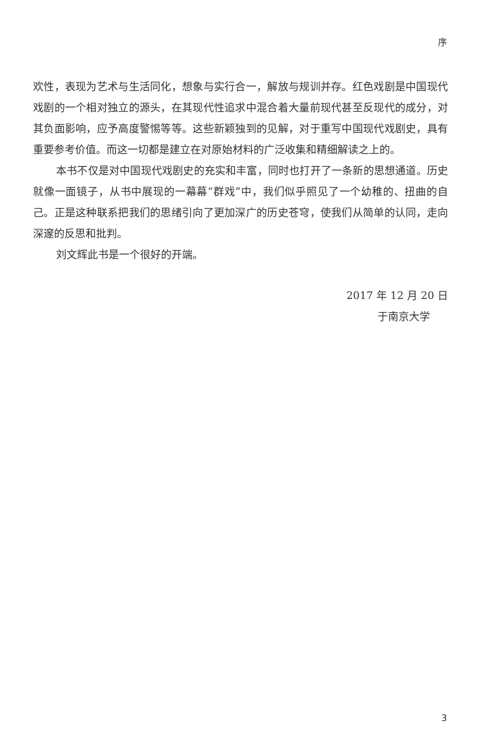序
欢性，表现为艺术与生活同化，想象与实行合一，解放与规训并存。红色戏剧是中国现代戏剧的一个相对独立的源头，在其现代性追求中混合着大量前现代甚至反现代的成分，对其负面影响，应予高度警惕等等。这些新颖独到的见解，对于重写中国现代戏剧史，具有重要参考价值。而这一切都是建立在对原始材料的广泛收集和精细解读之上的。
本书不仅是对中国现代戏剧史的充实和丰富，同时也打开了一条新的思想通道。历史就像一面镜子，从书中展现的一幕幕“群戏”中，我们似乎照见了一个幼稚的、扭曲的自己。正是这种联系把我们的思绪引向了更加深广的历史苍穹，使我们从简单的认同，走向深邃的反思和批判。
刘文辉此书是一个很好的开端。
2017 年 12 月 20 日
于南京大学
3